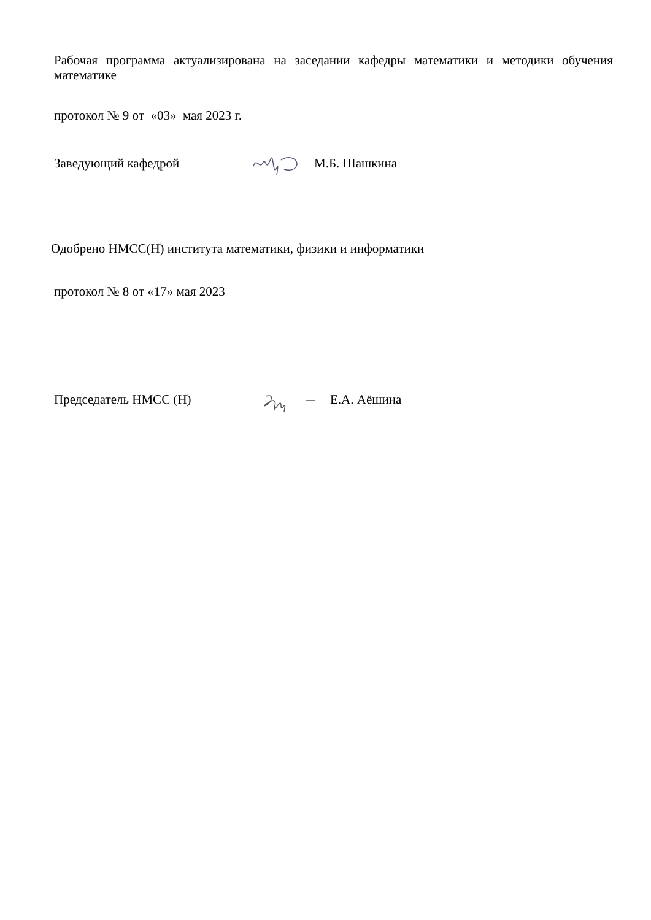Рабочая программа актуализирована на заседании кафедры математики и методики обучения математике
протокол № 9 от «03» мая 2023 г.
Заведующий кафедрой М.Б. Шашкина
Одобрено НМСС(Н) института математики, физики и информатики
протокол № 8 от «17» мая 2023
Председатель НМСС (Н) Е.А. Аёшина